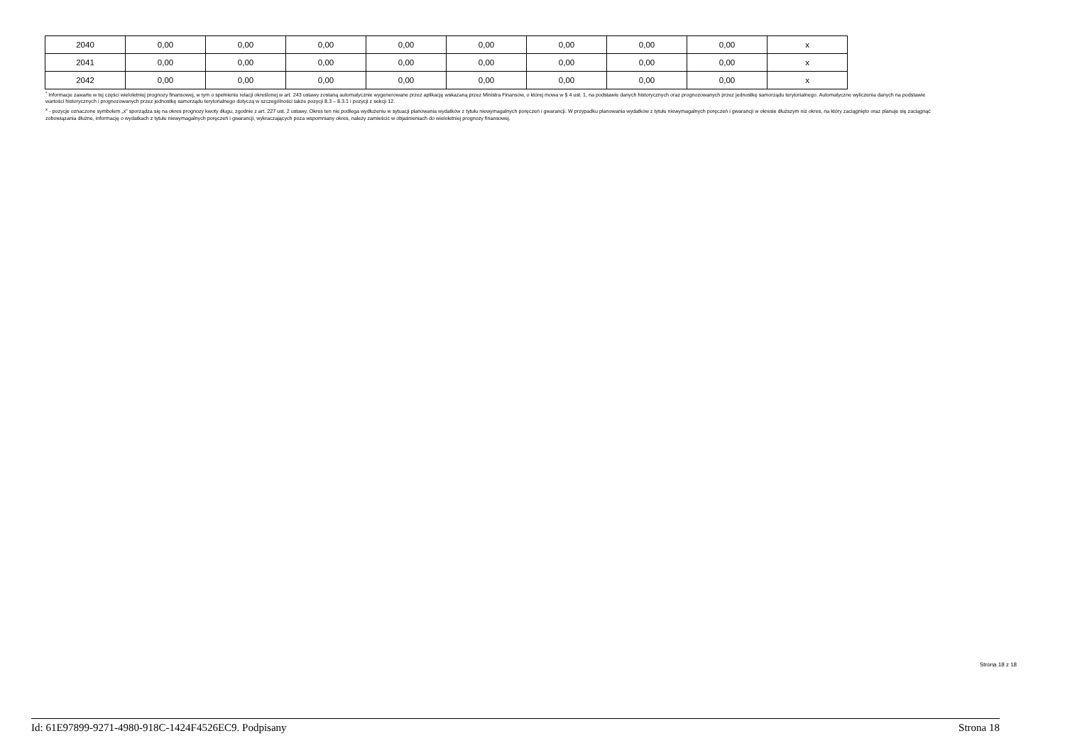| 2040 | 0,00 | 0,00 | 0,00 | 0,00 | 0,00 | 0,00 | 0,00 | 0,00 | x |
| 2041 | 0,00 | 0,00 | 0,00 | 0,00 | 0,00 | 0,00 | 0,00 | 0,00 | x |
| 2042 | 0,00 | 0,00 | 0,00 | 0,00 | 0,00 | 0,00 | 0,00 | 0,00 | x |
<sup>*</sup> Informacje zawarte w tej części wieloletniej prognozy finansowej, w tym o spełnieniu relacji określonej w art. 243 ustawy zostaną automatycznie wygenerowane przez aplikację wskazaną przez Ministra Finansów, o której mowa w § 4 ust. 1, na podstawie danych historycznych oraz prognozowanych przez jednostkę samorządu terytorialnego. Automatyczne wyliczenia danych na podstawie wartości historycznych i prognozowanych przez jednostkę samorządu terytorialnego dotyczą w szczególności także pozycji 8.3 – 8.3.1 i pozycji z sekcji 12.
<sup>x</sup> - pozycje oznaczone symbolem „x” sporządza się na okres prognozy kwoty długu, zgodnie z art. 227 ust. 2 ustawy. Okres ten nie podlega wydłużeniu w sytuacji planowania wydatków z tytułu niewymagalnych poręczeń i gwarancji. W przypadku planowania wydatków z tytułu niewymagalnych poręczeń i gwarancji w okresie dłuższym niż okres, na który zaciągnięto oraz planuje się zaciągnąć zobowiązania dłużne, informację o wydatkach z tytułu niewymagalnych poręczeń i gwarancji, wykraczających poza wspomniany okres, należy zamieścić w objaśnieniach do wieloletniej prognozy finansowej.
Strona 18 z 18
Id: 61E97899-9271-4980-918C-1424F4526EC9. Podpisany Strona 18